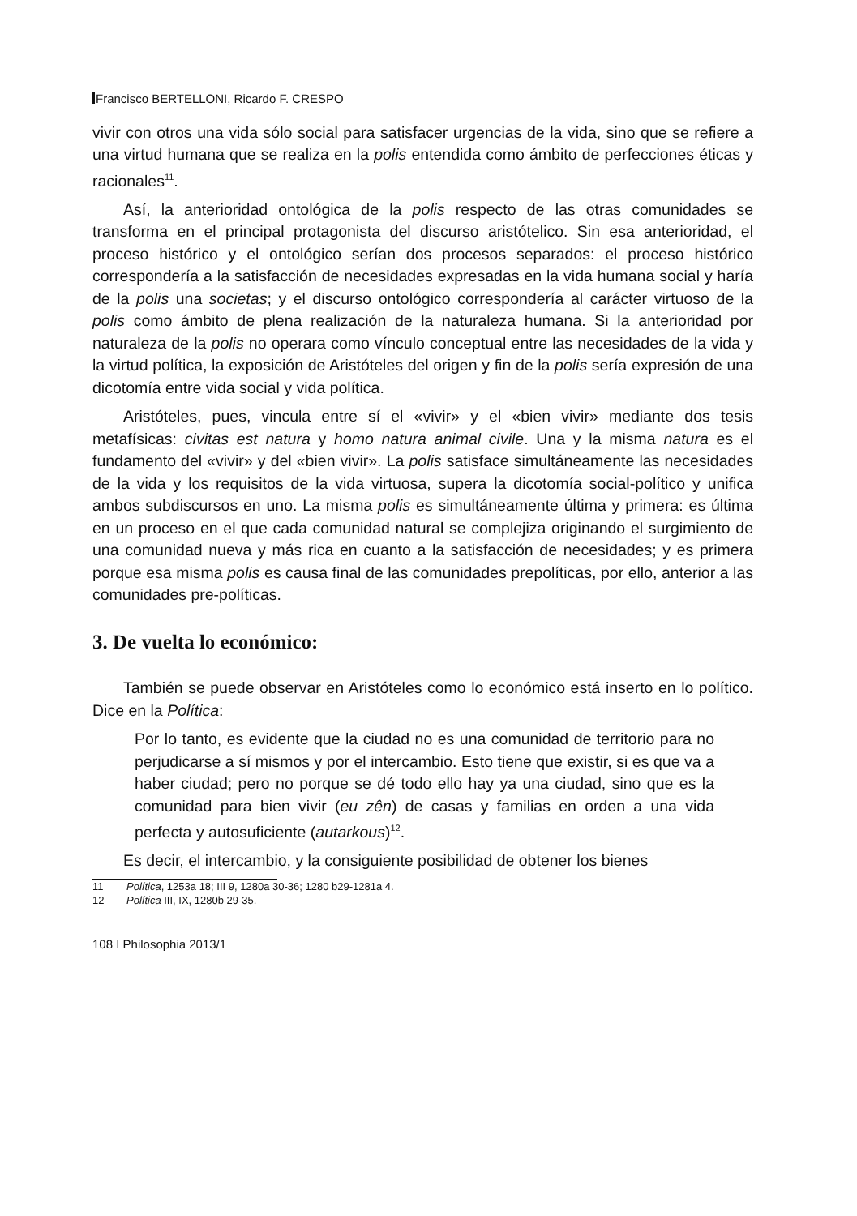Francisco BERTELLONI, Ricardo F. CRESPO
vivir con otros una vida sólo social para satisfacer urgencias de la vida, sino que se refiere a una virtud humana que se realiza en la polis entendida como ámbito de perfecciones éticas y racionales<sup>11</sup>.
Así, la anterioridad ontológica de la polis respecto de las otras comunidades se transforma en el principal protagonista del discurso aristótelico. Sin esa anterioridad, el proceso histórico y el ontológico serían dos procesos separados: el proceso histórico correspondería a la satisfacción de necesidades expresadas en la vida humana social y haría de la polis una societas; y el discurso ontológico correspondería al carácter virtuoso de la polis como ámbito de plena realización de la naturaleza humana. Si la anterioridad por naturaleza de la polis no operara como vínculo conceptual entre las necesidades de la vida y la virtud política, la exposición de Aristóteles del origen y fin de la polis sería expresión de una dicotomía entre vida social y vida política.
Aristóteles, pues, vincula entre sí el «vivir» y el «bien vivir» mediante dos tesis metafísicas: civitas est natura y homo natura animal civile. Una y la misma natura es el fundamento del «vivir» y del «bien vivir». La polis satisface simultáneamente las necesidades de la vida y los requisitos de la vida virtuosa, supera la dicotomía social-político y unifica ambos subdiscursos en uno. La misma polis es simultáneamente última y primera: es última en un proceso en el que cada comunidad natural se complejiza originando el surgimiento de una comunidad nueva y más rica en cuanto a la satisfacción de necesidades; y es primera porque esa misma polis es causa final de las comunidades prepolíticas, por ello, anterior a las comunidades pre-políticas.
3. De vuelta lo económico:
También se puede observar en Aristóteles como lo económico está inserto en lo político. Dice en la Política:
Por lo tanto, es evidente que la ciudad no es una comunidad de territorio para no perjudicarse a sí mismos y por el intercambio. Esto tiene que existir, si es que va a haber ciudad; pero no porque se dé todo ello hay ya una ciudad, sino que es la comunidad para bien vivir (eu zên) de casas y familias en orden a una vida perfecta y autosuficiente (autarkous)<sup>12</sup>.
Es decir, el intercambio, y la consiguiente posibilidad de obtener los bienes
11 Política, 1253a 18; III 9, 1280a 30-36; 1280 b29-1281a 4.
12 Política III, IX, 1280b 29-35.
108 I Philosophia 2013/1